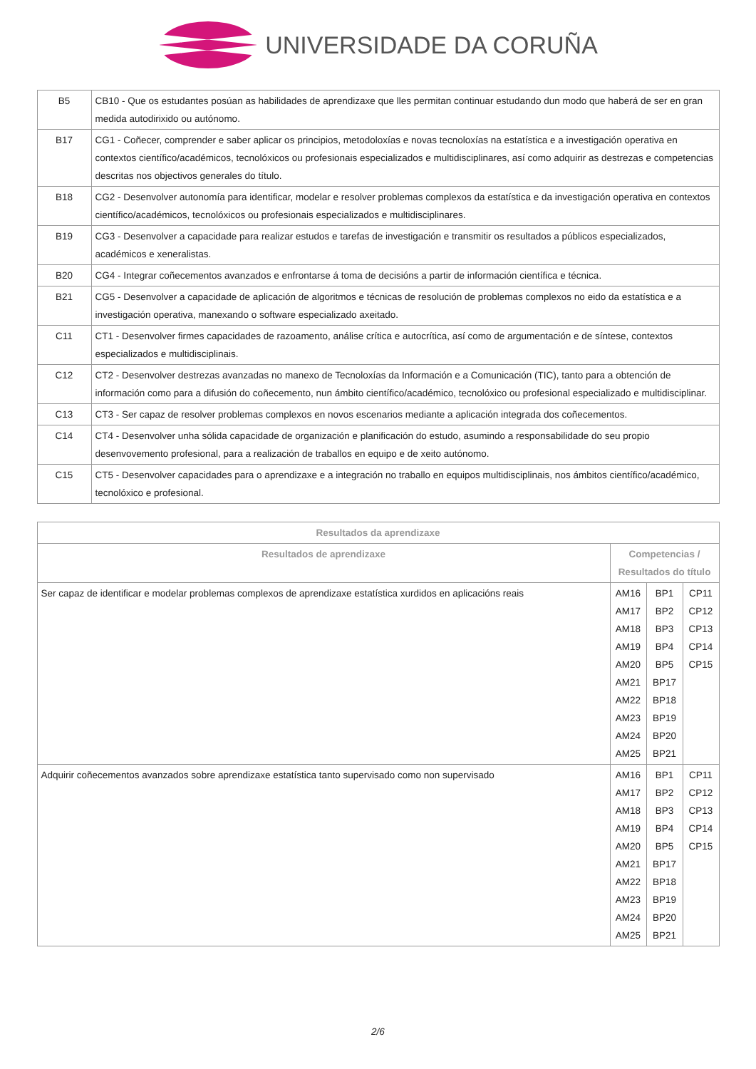UNIVERSIDADE DA CORUÑA
| B5 | CB10 - Que os estudantes posúan as habilidades de aprendizaxe que lles permitan continuar estudando dun modo que haberá de ser en gran medida autodirixido ou autónomo. |
| B17 | CG1 - Coñecer, comprender e saber aplicar os principios, metodoloxías e novas tecnoloxías na estatística e a investigación operativa en contextos científico/académicos, tecnolóxicos ou profesionais especializados e multidisciplinares, así como adquirir as destrezas e competencias descritas nos objectivos generales do título. |
| B18 | CG2 - Desenvolver autonomía para identificar, modelar e resolver problemas complexos da estatística e da investigación operativa en contextos científico/académicos, tecnolóxicos ou profesionais especializados e multidisciplinares. |
| B19 | CG3 - Desenvolver a capacidade para realizar estudos e tarefas de investigación e transmitir os resultados a públicos especializados, académicos e xeneralistas. |
| B20 | CG4 - Integrar coñecementos avanzados e enfrontarse á toma de decisións a partir de información científica e técnica. |
| B21 | CG5 - Desenvolver a capacidade de aplicación de algoritmos e técnicas de resolución de problemas complexos no eido da estatística e a investigación operativa, manexando o software especializado axeitado. |
| C11 | CT1 - Desenvolver firmes capacidades de razoamento, análise crítica e autocrítica, así como de argumentación e de síntese, contextos especializados e multidisciplinais. |
| C12 | CT2 - Desenvolver destrezas avanzadas no manexo de Tecnoloxías da Información e a Comunicación (TIC), tanto para a obtención de información como para a difusión do coñecemento, nun ámbito científico/académico, tecnolóxico ou profesional especializado e multidisciplinar. |
| C13 | CT3 - Ser capaz de resolver problemas complexos en novos escenarios mediante a aplicación integrada dos coñecementos. |
| C14 | CT4 - Desenvolver unha sólida capacidade de organización e planificación do estudo, asumindo a responsabilidade do seu propio desenvovemento profesional, para a realización de traballos en equipo e de xeito autónomo. |
| C15 | CT5 - Desenvolver capacidades para o aprendizaxe e a integración no traballo en equipos multidisciplinais, nos ámbitos científico/académico, tecnolóxico e profesional. |
| Resultados da aprendizaxe | | | |
| --- | --- | --- | --- |
| Resultados de aprendizaxe | Competencias / Resultados do título | | |
| Ser capaz de identificar e modelar problemas complexos de aprendizaxe estatística xurdidos en aplicacións reais | AM16 AM17 AM18 AM19 AM20 AM21 AM22 AM23 AM24 AM25 | BP1 BP2 BP3 BP4 BP5 BP17 BP18 BP19 BP20 BP21 | CP11 CP12 CP13 CP14 CP15 |
| Adquirir coñecementos avanzados sobre aprendizaxe estatística tanto supervisado como non supervisado | AM16 AM17 AM18 AM19 AM20 AM21 AM22 AM23 AM24 AM25 | BP1 BP2 BP3 BP4 BP5 BP17 BP18 BP19 BP20 BP21 | CP11 CP12 CP13 CP14 CP15 |
2/6